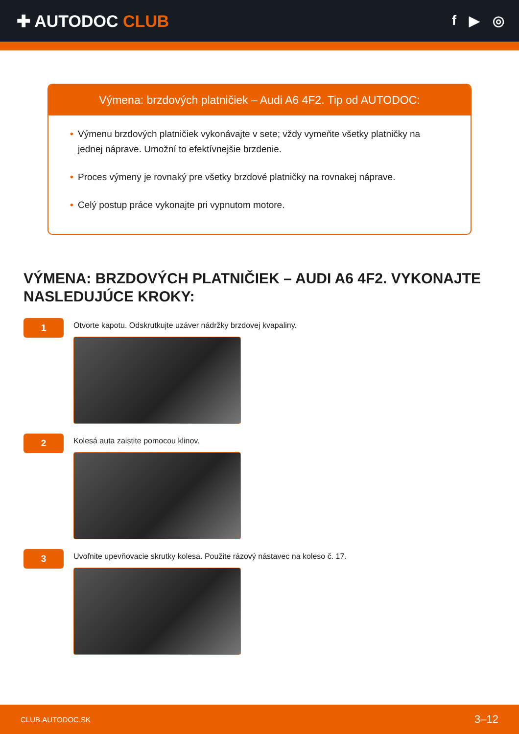✚ AUTODOC CLUB
f ▶ ◎
Výmena: brzdových platničiek – Audi A6 4F2. Tip od AUTODOC:
• Výmenu brzdových platničiek vykonávajte v sete; vždy vymeňte všetky platničky na jednej náprave. Umožní to efektívnejšie brzdenie.
• Proces výmeny je rovnaký pre všetky brzdové platničky na rovnakej náprave.
• Celý postup práce vykonajte pri vypnutom motore.
VÝMENA: BRZDOVÝCH PLATNIČIEK – AUDI A6 4F2. VYKONAJTE NASLEDUJÚCE KROKY:
1
Otvorte kapotu. Odskrutkujte uzáver nádržky brzdovej kvapaliny.
2
Kolesá auta zaistite pomocou klinov.
3
Uvoľnite upevňovacie skrutky kolesa. Použite rázový nástavec na koleso č. 17.
CLUB.AUTODOC.SK 3–12